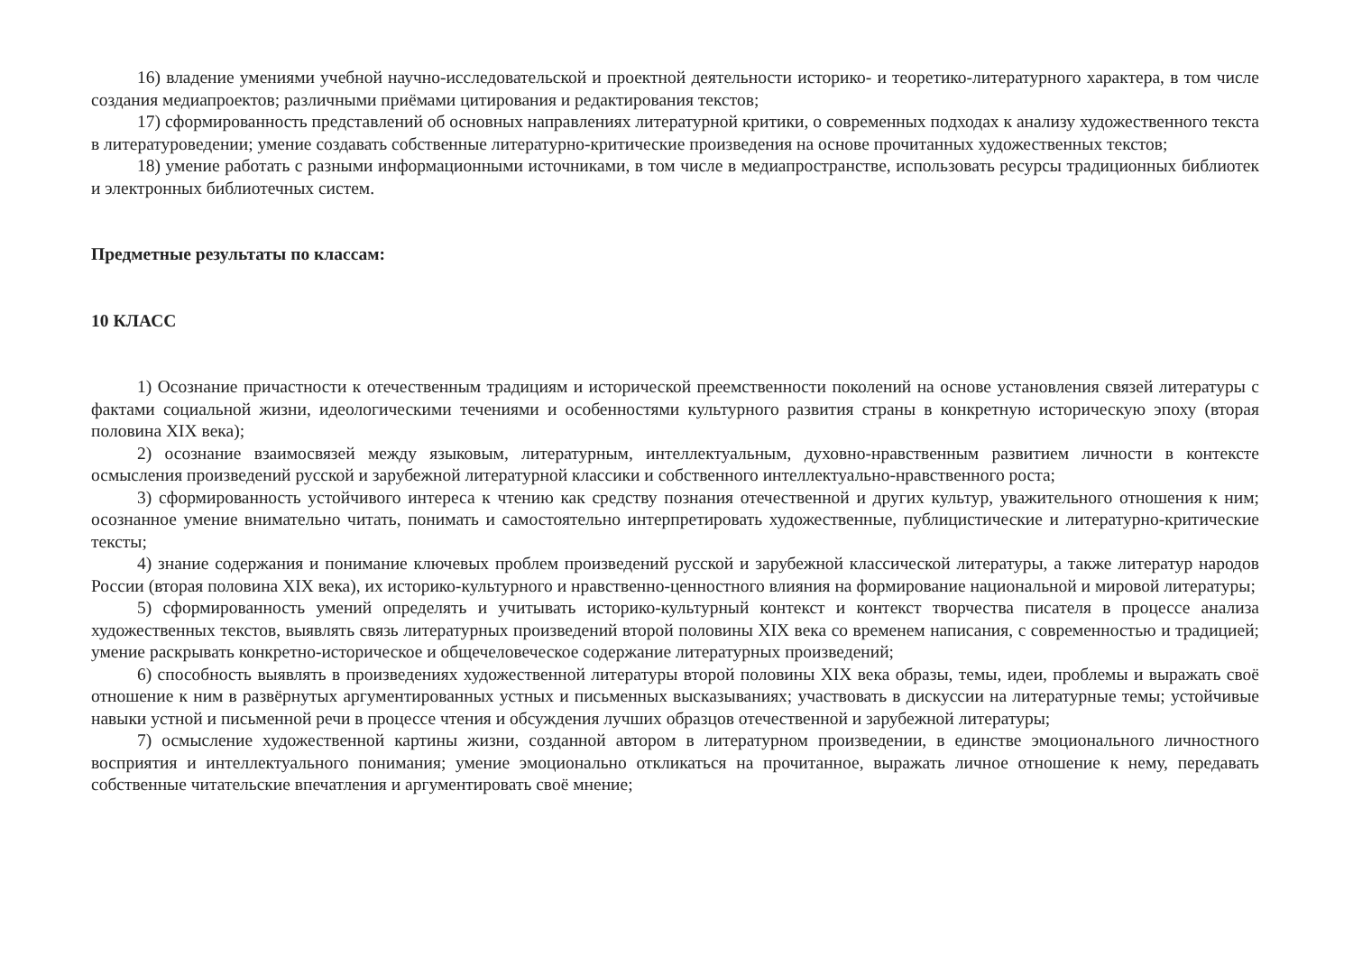16) владение умениями учебной научно-исследовательской и проектной деятельности историко- и теоретико-литературного характера, в том числе создания медиапроектов; различными приёмами цитирования и редактирования текстов;
17) сформированность представлений об основных направлениях литературной критики, о современных подходах к анализу художественного текста в литературоведении; умение создавать собственные литературно-критические произведения на основе прочитанных художественных текстов;
18) умение работать с разными информационными источниками, в том числе в медиапространстве, использовать ресурсы традиционных библиотек и электронных библиотечных систем.
Предметные результаты по классам:
10 КЛАСС
1) Осознание причастности к отечественным традициям и исторической преемственности поколений на основе установления связей литературы с фактами социальной жизни, идеологическими течениями и особенностями культурного развития страны в конкретную историческую эпоху (вторая половина XIX века);
2) осознание взаимосвязей между языковым, литературным, интеллектуальным, духовно-нравственным развитием личности в контексте осмысления произведений русской и зарубежной литературной классики и собственного интеллектуально-нравственного роста;
3) сформированность устойчивого интереса к чтению как средству познания отечественной и других культур, уважительного отношения к ним; осознанное умение внимательно читать, понимать и самостоятельно интерпретировать художественные, публицистические и литературно-критические тексты;
4) знание содержания и понимание ключевых проблем произведений русской и зарубежной классической литературы, а также литератур народов России (вторая половина XIX века), их историко-культурного и нравственно-ценностного влияния на формирование национальной и мировой литературы;
5) сформированность умений определять и учитывать историко-культурный контекст и контекст творчества писателя в процессе анализа художественных текстов, выявлять связь литературных произведений второй половины XIX века со временем написания, с современностью и традицией; умение раскрывать конкретно-историческое и общечеловеческое содержание литературных произведений;
6) способность выявлять в произведениях художественной литературы второй половины XIX века образы, темы, идеи, проблемы и выражать своё отношение к ним в развёрнутых аргументированных устных и письменных высказываниях; участвовать в дискуссии на литературные темы; устойчивые навыки устной и письменной речи в процессе чтения и обсуждения лучших образцов отечественной и зарубежной литературы;
7) осмысление художественной картины жизни, созданной автором в литературном произведении, в единстве эмоционального личностного восприятия и интеллектуального понимания; умение эмоционально откликаться на прочитанное, выражать личное отношение к нему, передавать собственные читательские впечатления и аргументировать своё мнение;